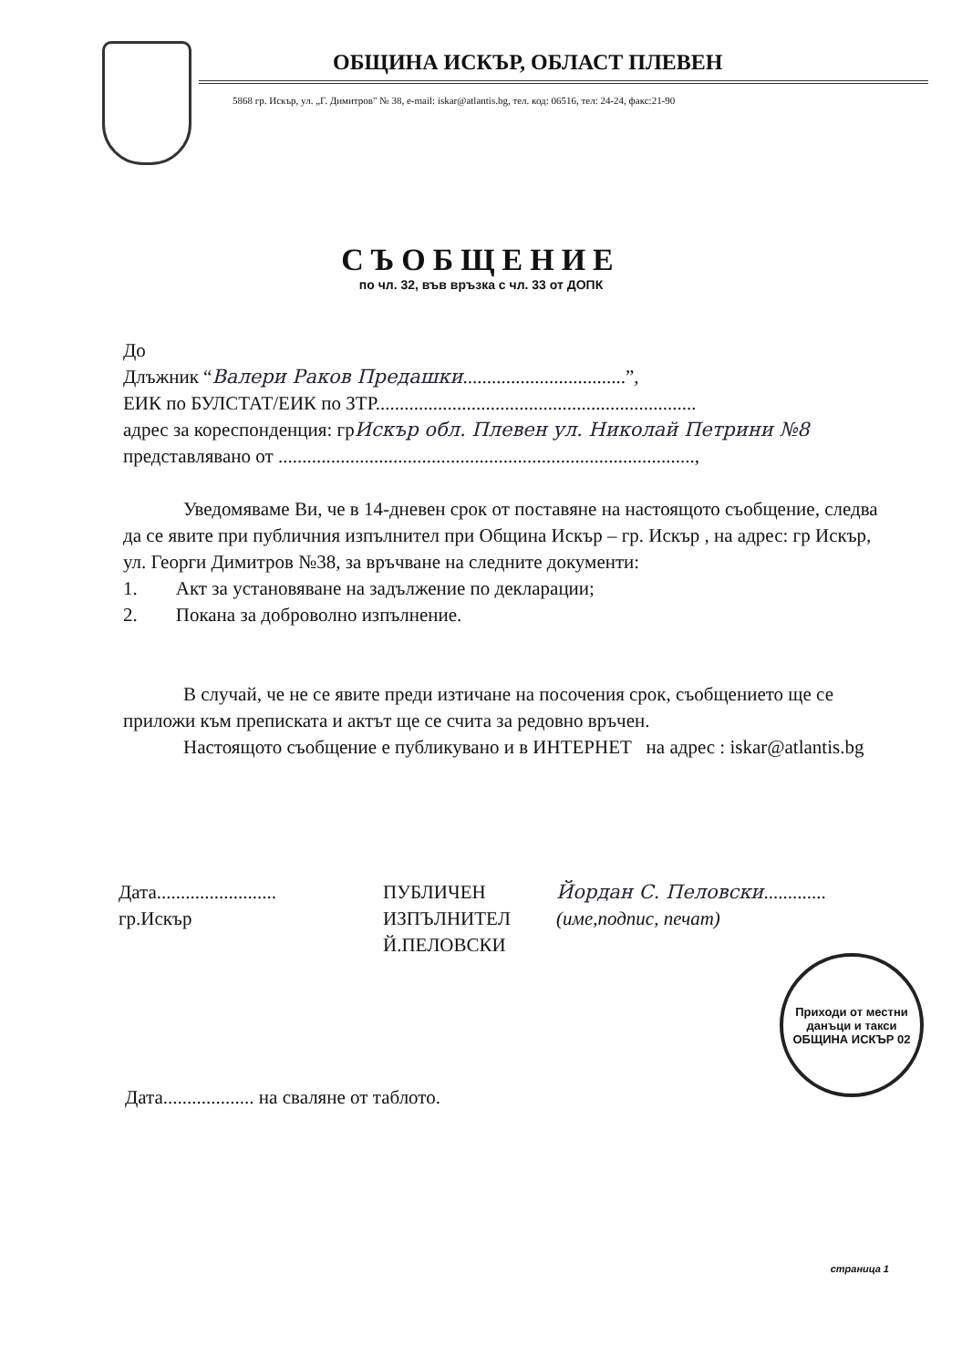ОБЩИНА ИСКЪР, ОБЛАСТ ПЛЕВЕН
5868 гр. Искър, ул. „Г. Димитров" № 38, e-mail: iskar@atlantis.bg, тел. код: 06516, тел: 24-24, факс:21-90
СЪОБЩЕНИЕ
по чл. 32, във връзка с чл. 33 от ДОПК
До
Длъжник “Валери Раков Предашки..................................”,
ЕИК по БУЛСТАТ/ЕИК по ЗТР...................................................................
адрес за кореспонденция: грИскър обл. Плевен ул. Николай Петрини №8
представлявано от .......................................................................................,
Уведомяваме Ви, че в 14-дневен срок от поставяне на настоящото съобщение, следва да се явите при публичния изпълнител при Община Искър – гр. Искър , на адрес: гр Искър, ул. Георги Димитров №38, за връчване на следните документи:
1. Акт за установяване на задължение по декларации;
2. Покана за доброволно изпълнение.
В случай, че не се явите преди изтичане на посочения срок, съобщението ще се приложи към преписката и актът ще се счита за редовно връчен.
Настоящото съобщение е публикувано и в ИНТЕРНЕТ на адрес : iskar@atlantis.bg
Дата.........................
гр.Искър
ПУБЛИЧЕН
ИЗПЪЛНИТЕЛ
Й.ПЕЛОВСКИ
Йордан С. Пеловски.............
(име,подпис, печат)
Приходи от местни данъци и такси
ОБЩИНА ИСКЪР 02
Дата................... на сваляне от таблото.
страница 1